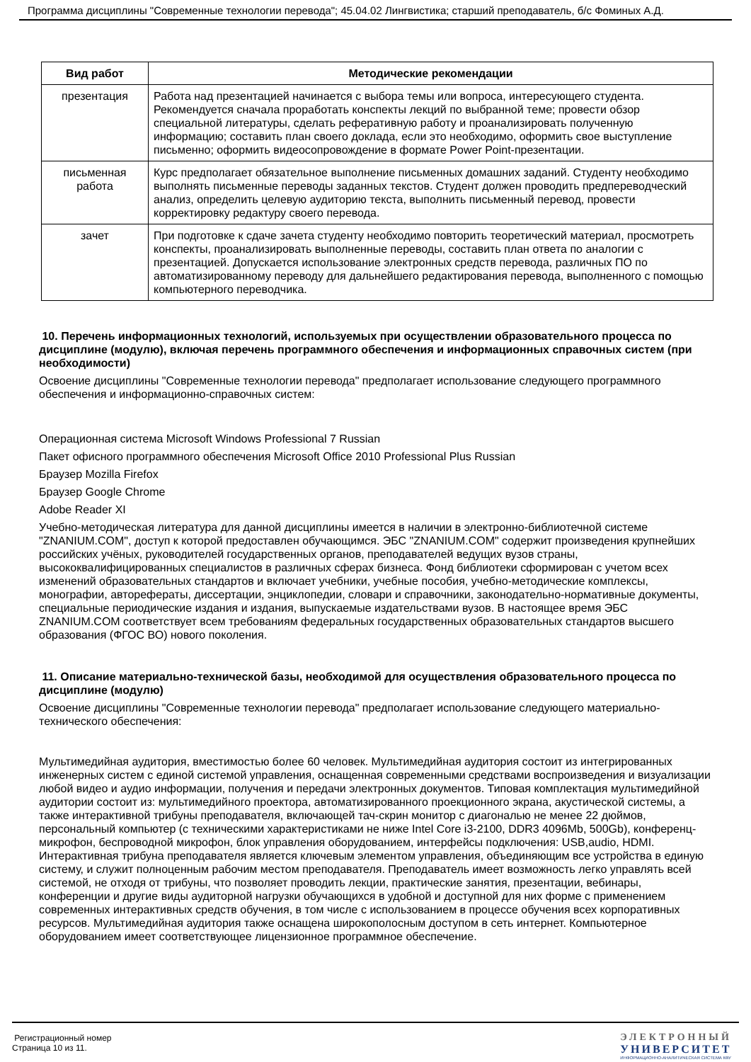Программа дисциплины "Современные технологии перевода"; 45.04.02 Лингвистика; старший преподаватель, б/с Фоминых А.Д.
| Вид работ | Методические рекомендации |
| --- | --- |
| презентация | Работа над презентацией начинается с выбора темы или вопроса, интересующего студента. Рекомендуется сначала проработать конспекты лекций по выбранной теме; провести обзор специальной литературы, сделать реферативную работу и проанализировать полученную информацию; составить план своего доклада, если это необходимо, оформить свое выступление письменно; оформить видеосопровождение в формате Power Point-презентации. |
| письменная работа | Курс предполагает обязательное выполнение письменных домашних заданий. Студенту необходимо выполнять письменные переводы заданных текстов. Студент должен проводить предпереводческий анализ, определить целевую аудиторию текста, выполнить письменный перевод, провести корректировку редактуру своего перевода. |
| зачет | При подготовке к сдаче зачета студенту необходимо повторить теоретический материал, просмотреть конспекты, проанализировать выполненные переводы, составить план ответа по аналогии с презентацией. Допускается использование электронных средств перевода, различных ПО по автоматизированному переводу для дальнейшего редактирования перевода, выполненного с помощью компьютерного переводчика. |
10. Перечень информационных технологий, используемых при осуществлении образовательного процесса по дисциплине (модулю), включая перечень программного обеспечения и информационных справочных систем (при необходимости)
Освоение дисциплины "Современные технологии перевода" предполагает использование следующего программного обеспечения и информационно-справочных систем:
Операционная система Microsoft Windows Professional 7 Russian
Пакет офисного программного обеспечения Microsoft Office 2010 Professional Plus Russian
Браузер Mozilla Firefox
Браузер Google Chrome
Adobe Reader XI
Учебно-методическая литература для данной дисциплины имеется в наличии в электронно-библиотечной системе "ZNANIUM.COM", доступ к которой предоставлен обучающимся. ЭБС "ZNANIUM.COM" содержит произведения крупнейших российских учёных, руководителей государственных органов, преподавателей ведущих вузов страны, высококвалифицированных специалистов в различных сферах бизнеса. Фонд библиотеки сформирован с учетом всех изменений образовательных стандартов и включает учебники, учебные пособия, учебно-методические комплексы, монографии, авторефераты, диссертации, энциклопедии, словари и справочники, законодательно-нормативные документы, специальные периодические издания и издания, выпускаемые издательствами вузов. В настоящее время ЭБС ZNANIUM.COM соответствует всем требованиям федеральных государственных образовательных стандартов высшего образования (ФГОС ВО) нового поколения.
11. Описание материально-технической базы, необходимой для осуществления образовательного процесса по дисциплине (модулю)
Освоение дисциплины "Современные технологии перевода" предполагает использование следующего материально-технического обеспечения:
Мультимедийная аудитория, вместимостью более 60 человек. Мультимедийная аудитория состоит из интегрированных инженерных систем с единой системой управления, оснащенная современными средствами воспроизведения и визуализации любой видео и аудио информации, получения и передачи электронных документов. Типовая комплектация мультимедийной аудитории состоит из: мультимедийного проектора, автоматизированного проекционного экрана, акустической системы, а также интерактивной трибуны преподавателя, включающей тач-скрин монитор с диагональю не менее 22 дюймов, персональный компьютер (с техническими характеристиками не ниже Intel Core i3-2100, DDR3 4096Mb, 500Gb), конференц-микрофон, беспроводной микрофон, блок управления оборудованием, интерфейсы подключения: USB,audio, HDMI. Интерактивная трибуна преподавателя является ключевым элементом управления, объединяющим все устройства в единую систему, и служит полноценным рабочим местом преподавателя. Преподаватель имеет возможность легко управлять всей системой, не отходя от трибуны, что позволяет проводить лекции, практические занятия, презентации, вебинары, конференции и другие виды аудиторной нагрузки обучающихся в удобной и доступной для них форме с применением современных интерактивных средств обучения, в том числе с использованием в процессе обучения всех корпоративных ресурсов. Мультимедийная аудитория также оснащена широкополосным доступом в сеть интернет. Компьютерное оборудованием имеет соответствующее лицензионное программное обеспечение.
Регистрационный номер
Страница 10 из 11.
ЭЛЕКТРОННЫЙ
УНИВЕРСИТЕТ
ИНФОРМАЦИОННО-АНАЛИТИЧЕСКАЯ СИСТЕМА КФУ